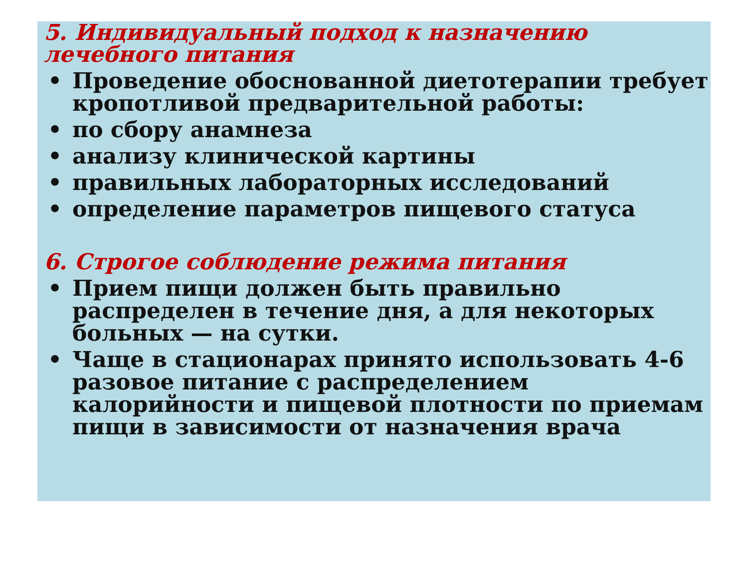5. Индивидуальный подход к назначению
лечебного питания
• Проведение обоснованной диетотерапии требует кропотливой предварительной работы:
• по сбору анамнеза
• анализу клинической картины
• правильных лабораторных исследований
• определение параметров пищевого статуса
6. Строгое соблюдение режима питания
• Прием пищи должен быть правильно распределен в течение дня, а для некоторых больных — на сутки.
• Чаще в стационарах принято использовать 4-6 разовое питание с распределением калорийности и пищевой плотности по приемам пищи в зависимости от назначения врача